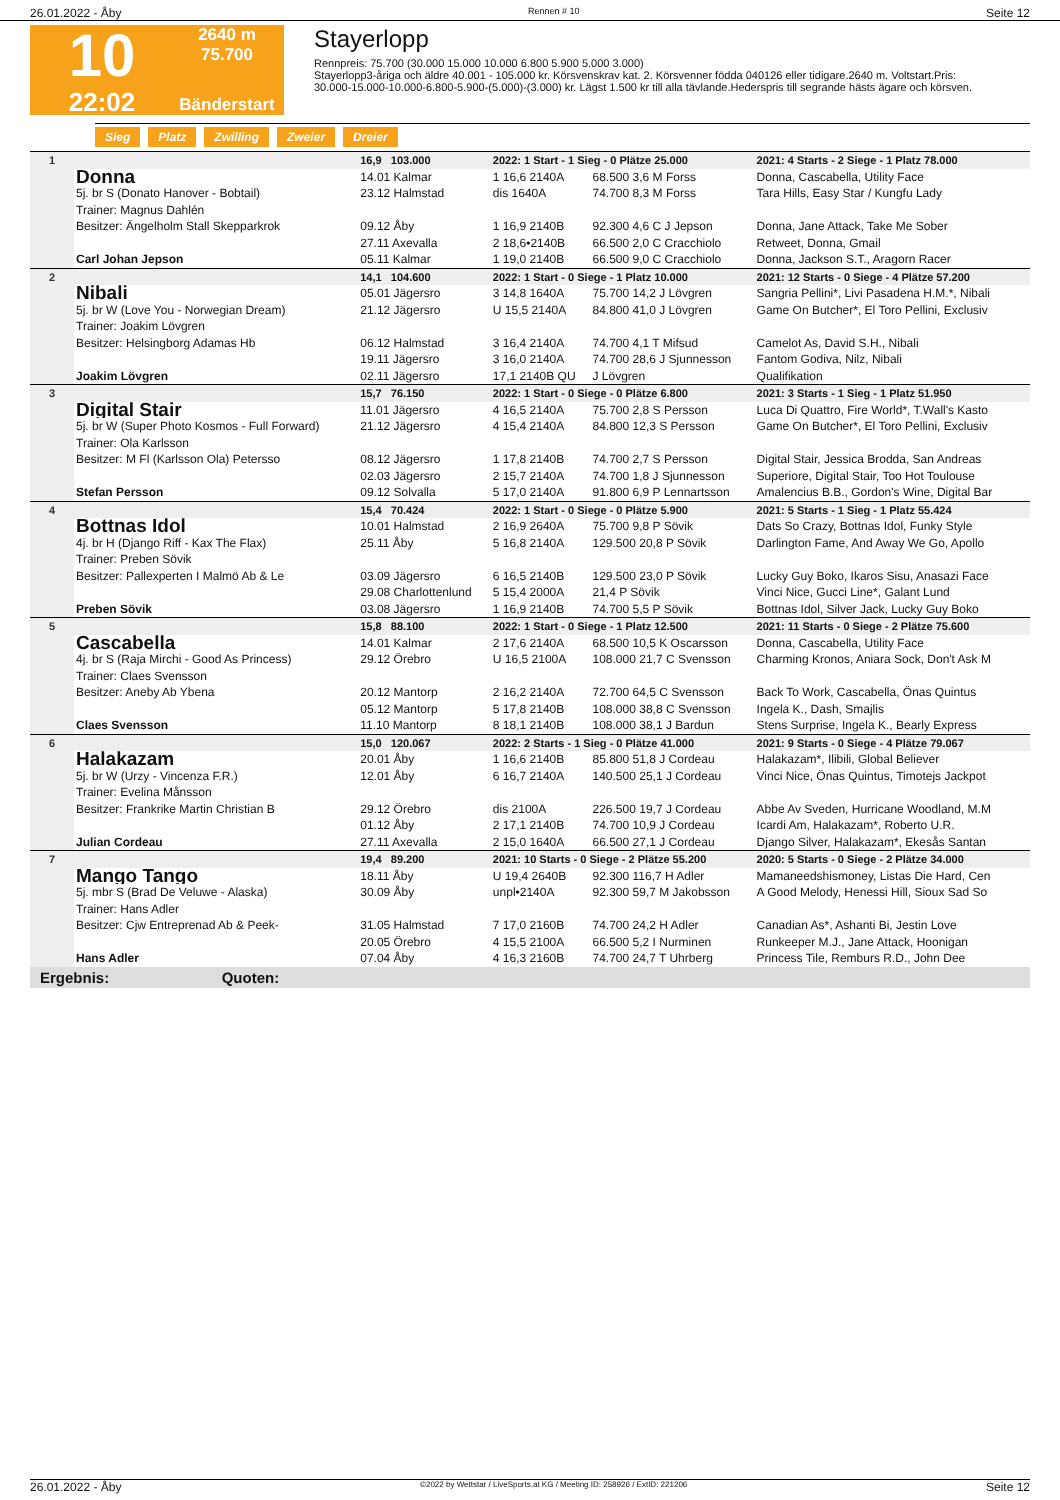26.01.2022 - Åby Rennen # 10 Seite 12
10
22:02
2640 m
75.700
Bänderstart
Stayerlopp
Rennpreis: 75.700 (30.000 15.000 10.000 6.800 5.900 5.000 3.000)
Stayerlopp3-åriga och äldre 40.001 - 105.000 kr. Körsvenskrav kat. 2. Körsvenner födda 040126 eller tidigare.2640 m. Voltstart.Pris:
30.000-15.000-10.000-6.800-5.900-(5.000)-(3.000) kr. Lägst 1.500 kr till alla tävlande.Hederspris till segrande hästs ägare och körsven.
Sieg Platz Zwilling Zweier Dreier
| 1 | | 16,9 103.000 | 2022: 1 Start - 1 Sieg - 0 Plätze 25.000 | | 2021: 4 Starts - 2 Siege - 1 Platz 78.000 |
| | Donna | 14.01 Kalmar | 1 16,6 2140A | 68.500 3,6 M Forss | Donna, Cascabella, Utility Face |
| | 5j. br S (Donato Hanover - Bobtail) Trainer: Magnus Dahlén | 23.12 Halmstad | dis 1640A | 74.700 8,3 M Forss | Tara Hills, Easy Star / Kungfu Lady |
| | Besitzer: Ängelholm Stall Skepparkrok | 09.12 Åby | 1 16,9 2140B | 92.300 4,6 C J Jepson | Donna, Jane Attack, Take Me Sober |
| | | 27.11 Axevalla | 2 18,6•2140B | 66.500 2,0 C Cracchiolo | Retweet, Donna, Gmail |
| | Carl Johan Jepson | 05.11 Kalmar | 1 19,0 2140B | 66.500 9,0 C Cracchiolo | Donna, Jackson S.T., Aragorn Racer |
| 2 | | 14,1 104.600 | 2022: 1 Start - 0 Siege - 1 Platz 10.000 | | 2021: 12 Starts - 0 Siege - 4 Plätze 57.200 |
| | Nibali | 05.01 Jägersro | 3 14,8 1640A | 75.700 14,2 J Lövgren | Sangria Pellini*, Livi Pasadena H.M.*, Nibali |
| | 5j. br W (Love You - Norwegian Dream) Trainer: Joakim Lövgren | 21.12 Jägersro | U 15,5 2140A | 84.800 41,0 J Lövgren | Game On Butcher*, El Toro Pellini, Exclusiv |
| | Besitzer: Helsingborg Adamas Hb | 06.12 Halmstad | 3 16,4 2140A | 74.700 4,1 T Mifsud | Camelot As, David S.H., Nibali |
| | | 19.11 Jägersro | 3 16,0 2140A | 74.700 28,6 J Sjunnesson | Fantom Godiva, Nilz, Nibali |
| | Joakim Lövgren | 02.11 Jägersro | 17,1 2140B QU | J Lövgren | Qualifikation |
| 3 | | 15,7 76.150 | 2022: 1 Start - 0 Siege - 0 Plätze 6.800 | | 2021: 3 Starts - 1 Sieg - 1 Platz 51.950 |
| | Digital Stair | 11.01 Jägersro | 4 16,5 2140A | 75.700 2,8 S Persson | Luca Di Quattro, Fire World*, T.Wall's Kasto |
| | 5j. br W (Super Photo Kosmos - Full Forward) Trainer: Ola Karlsson | 21.12 Jägersro | 4 15,4 2140A | 84.800 12,3 S Persson | Game On Butcher*, El Toro Pellini, Exclusiv |
| | Besitzer: M Fl (Karlsson Ola) Petersso | 08.12 Jägersro | 1 17,8 2140B | 74.700 2,7 S Persson | Digital Stair, Jessica Brodda, San Andreas |
| | | 02.03 Jägersro | 2 15,7 2140A | 74.700 1,8 J Sjunnesson | Superiore, Digital Stair, Too Hot Toulouse |
| | Stefan Persson | 09.12 Solvalla | 5 17,0 2140A | 91.800 6,9 P Lennartsson | Amalencius B.B., Gordon's Wine, Digital Bar |
| 4 | | 15,4 70.424 | 2022: 1 Start - 0 Siege - 0 Plätze 5.900 | | 2021: 5 Starts - 1 Sieg - 1 Platz 55.424 |
| | Bottnas Idol | 10.01 Halmstad | 2 16,9 2640A | 75.700 9,8 P Sövik | Dats So Crazy, Bottnas Idol, Funky Style |
| | 4j. br H (Django Riff - Kax The Flax) Trainer: Preben Sövik | 25.11 Åby | 5 16,8 2140A | 129.500 20,8 P Sövik | Darlington Fame, And Away We Go, Apollo |
| | Besitzer: Pallexperten I Malmö Ab & Le | 03.09 Jägersro | 6 16,5 2140B | 129.500 23,0 P Sövik | Lucky Guy Boko, Ikaros Sisu, Anasazi Face |
| | | 29.08 Charlottenlund | 5 15,4 2000A | 21,4 P Sövik | Vinci Nice, Gucci Line*, Galant Lund |
| | Preben Sövik | 03.08 Jägersro | 1 16,9 2140B | 74.700 5,5 P Sövik | Bottnas Idol, Silver Jack, Lucky Guy Boko |
| 5 | | 15,8 88.100 | 2022: 1 Start - 0 Siege - 1 Platz 12.500 | | 2021: 11 Starts - 0 Siege - 2 Plätze 75.600 |
| | Cascabella | 14.01 Kalmar | 2 17,6 2140A | 68.500 10,5 K Oscarsson | Donna, Cascabella, Utility Face |
| | 4j. br S (Raja Mirchi - Good As Princess) Trainer: Claes Svensson | 29.12 Örebro | U 16,5 2100A | 108.000 21,7 C Svensson | Charming Kronos, Aniara Sock, Don't Ask M |
| | Besitzer: Aneby Ab Ybena | 20.12 Mantorp | 2 16,2 2140A | 72.700 64,5 C Svensson | Back To Work, Cascabella, Önas Quintus |
| | | 05.12 Mantorp | 5 17,8 2140B | 108.000 38,8 C Svensson | Ingela K., Dash, Smajlis |
| | Claes Svensson | 11.10 Mantorp | 8 18,1 2140B | 108.000 38,1 J Bardun | Stens Surprise, Ingela K., Bearly Express |
| 6 | | 15,0 120.067 | 2022: 2 Starts - 1 Sieg - 0 Plätze 41.000 | | 2021: 9 Starts - 0 Siege - 4 Plätze 79.067 |
| | Halakazam | 20.01 Åby | 1 16,6 2140B | 85.800 51,8 J Cordeau | Halakazam*, Ilibili, Global Believer |
| | 5j. br W (Urzy - Vincenza F.R.) Trainer: Evelina Månsson | 12.01 Åby | 6 16,7 2140A | 140.500 25,1 J Cordeau | Vinci Nice, Önas Quintus, Timotejs Jackpot |
| | Besitzer: Frankrike Martin Christian B | 29.12 Örebro | dis 2100A | 226.500 19,7 J Cordeau | Abbe Av Sveden, Hurricane Woodland, M.M |
| | | 01.12 Åby | 2 17,1 2140B | 74.700 10,9 J Cordeau | Icardi Am, Halakazam*, Roberto U.R. |
| | Julian Cordeau | 27.11 Axevalla | 2 15,0 1640A | 66.500 27,1 J Cordeau | Django Silver, Halakazam*, Ekesås Santan |
| 7 | | 19,4 89.200 | 2021: 10 Starts - 0 Siege - 2 Plätze 55.200 | | 2020: 5 Starts - 0 Siege - 2 Plätze 34.000 |
| | Mango Tango | 18.11 Åby | U 19,4 2640B | 92.300 116,7 H Adler | Mamaneedshismoney, Listas Die Hard, Cen |
| | 5j. mbr S (Brad De Veluwe - Alaska) Trainer: Hans Adler | 30.09 Åby | unpl•2140A | 92.300 59,7 M Jakobsson | A Good Melody, Henessi Hill, Sioux Sad So |
| | Besitzer: Cjw Entreprenad Ab & Peek- | 31.05 Halmstad | 7 17,0 2160B | 74.700 24,2 H Adler | Canadian As*, Ashanti Bi, Jestin Love |
| | | 20.05 Örebro | 4 15,5 2100A | 66.500 5,2 I Nurminen | Runkeeper M.J., Jane Attack, Hoonigan |
| | Hans Adler | 07.04 Åby | 4 16,3 2160B | 74.700 24,7 T Uhrberg | Princess Tile, Remburs R.D., John Dee |
Ergebnis: Quoten:
26.01.2022 - Åby ©2022 by Wettstar / LiveSports.at KG / Meeting ID: 258926 / ExtID: 221206 Seite 12